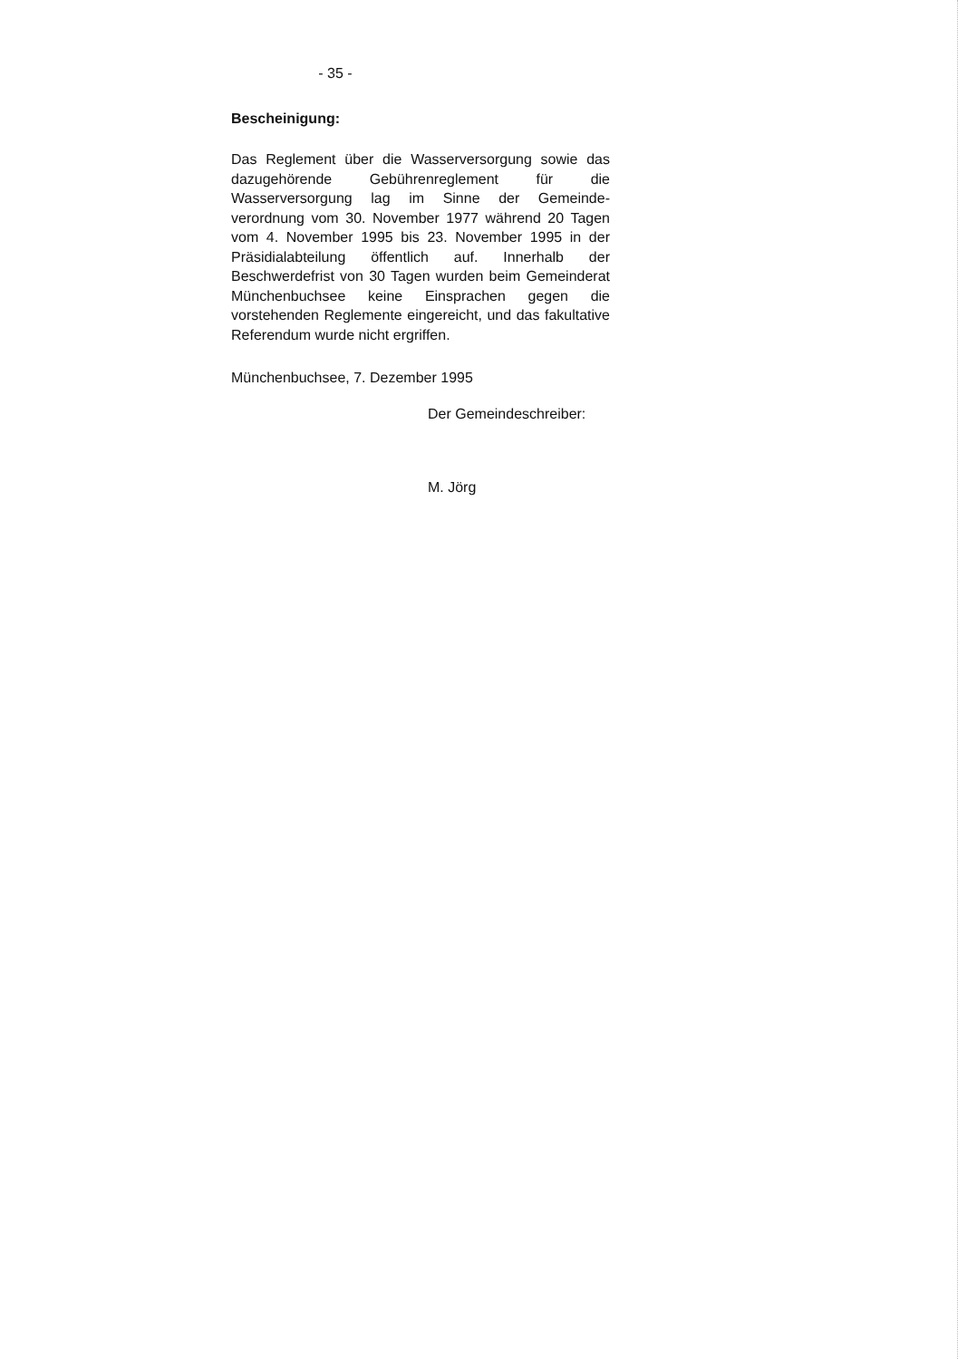- 35 -
Bescheinigung:
Das Reglement über die Wasserversorgung sowie das dazugehörende Gebührenreglement für die Wasserversorgung lag im Sinne der Gemeinde-verordnung vom 30. November 1977 während 20 Tagen vom 4. November 1995 bis 23. November 1995 in der Präsidialabteilung öffentlich auf. Innerhalb der Beschwerdefrist von 30 Tagen wurden beim Gemeinderat Münchenbuchsee keine Einsprachen gegen die vorstehenden Reglemente eingereicht, und das fakultative Referendum wurde nicht ergriffen.
Münchenbuchsee, 7. Dezember 1995
Der Gemeindeschreiber:
M. Jörg